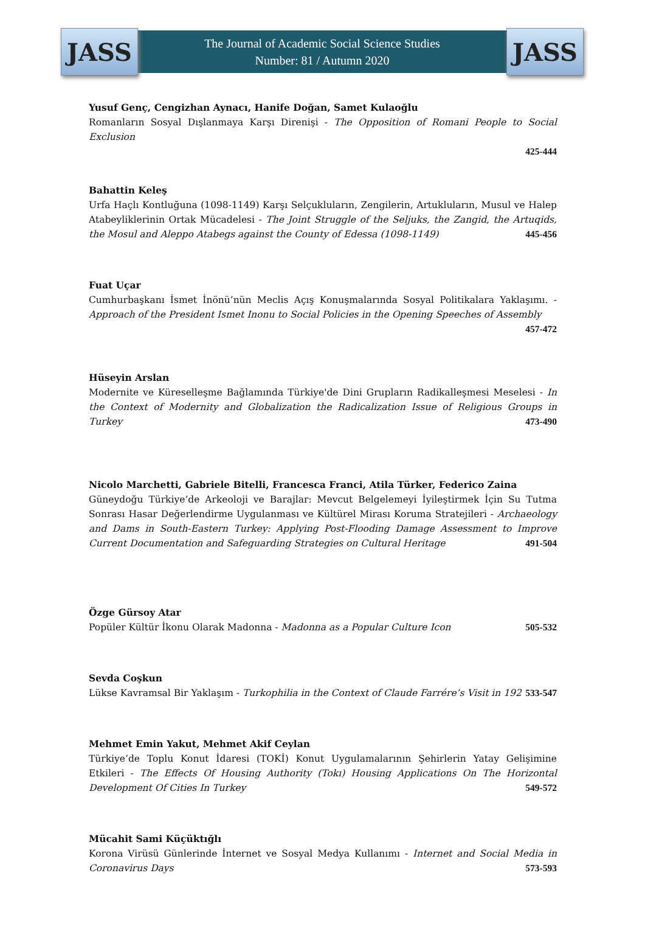JASS
The Journal of Academic Social Science Studies
Number: 81 / Autumn 2020
JASS
Yusuf Genç, Cengizhan Aynacı, Hanife Doğan, Samet Kulaoğlu
Romanların Sosyal Dışlanmaya Karşı Direnişi - The Opposition of Romani People to Social Exclusion
425-444
Bahattin Keleş
Urfa Haçlı Kontluğuna (1098-1149) Karşı Selçukluların, Zengilerin, Artukluların, Musul ve Halep Atabeyliklerinin Ortak Mücadelesi - The Joint Struggle of the Seljuks, the Zangid, the Artuqids, the Mosul and Aleppo Atabegs against the County of Edessa (1098-1149) 445-456
Fuat Uçar
Cumhurbaşkanı İsmet İnönü’nün Meclis Açış Konuşmalarında Sosyal Politikalara Yaklaşımı. - Approach of the President Ismet Inonu to Social Policies in the Opening Speeches of Assembly 457-472
Hüseyin Arslan
Modernite ve Küreselleşme Bağlamında Türkiye'de Dini Grupların Radikalleşmesi Meselesi - In the Context of Modernity and Globalization the Radicalization Issue of Religious Groups in Turkey 473-490
Nicolo Marchetti, Gabriele Bitelli, Francesca Franci, Atila Türker, Federico Zaina
Güneydoğu Türkiye’de Arkeoloji ve Barajlar: Mevcut Belgelemeyi İyileştirmek İçin Su Tutma Sonrası Hasar Değerlendirme Uygulanması ve Kültürel Mirası Koruma Stratejileri - Archaeology and Dams in South-Eastern Turkey: Applying Post-Flooding Damage Assessment to Improve Current Documentation and Safeguarding Strategies on Cultural Heritage 491-504
Özge Gürsoy Atar
Popüler Kültür İkonu Olarak Madonna - Madonna as a Popular Culture Icon 505-532
Sevda Coşkun
Lükse Kavramsal Bir Yaklaşım - Turkophilia in the Context of Claude Farrére’s Visit in 192 533-547
Mehmet Emin Yakut, Mehmet Akif Ceylan
Türkiye’de Toplu Konut İdaresi (TOKİ) Konut Uygulamalarının Şehirlerin Yatay Gelişimine Etkileri - The Effects Of Housing Authority (Tokı) Housing Applications On The Horizontal Development Of Cities In Turkey 549-572
Mücahit Sami Küçüktığlı
Korona Virüsü Günlerinde İnternet ve Sosyal Medya Kullanımı - Internet and Social Media in Coronavirus Days 573-593